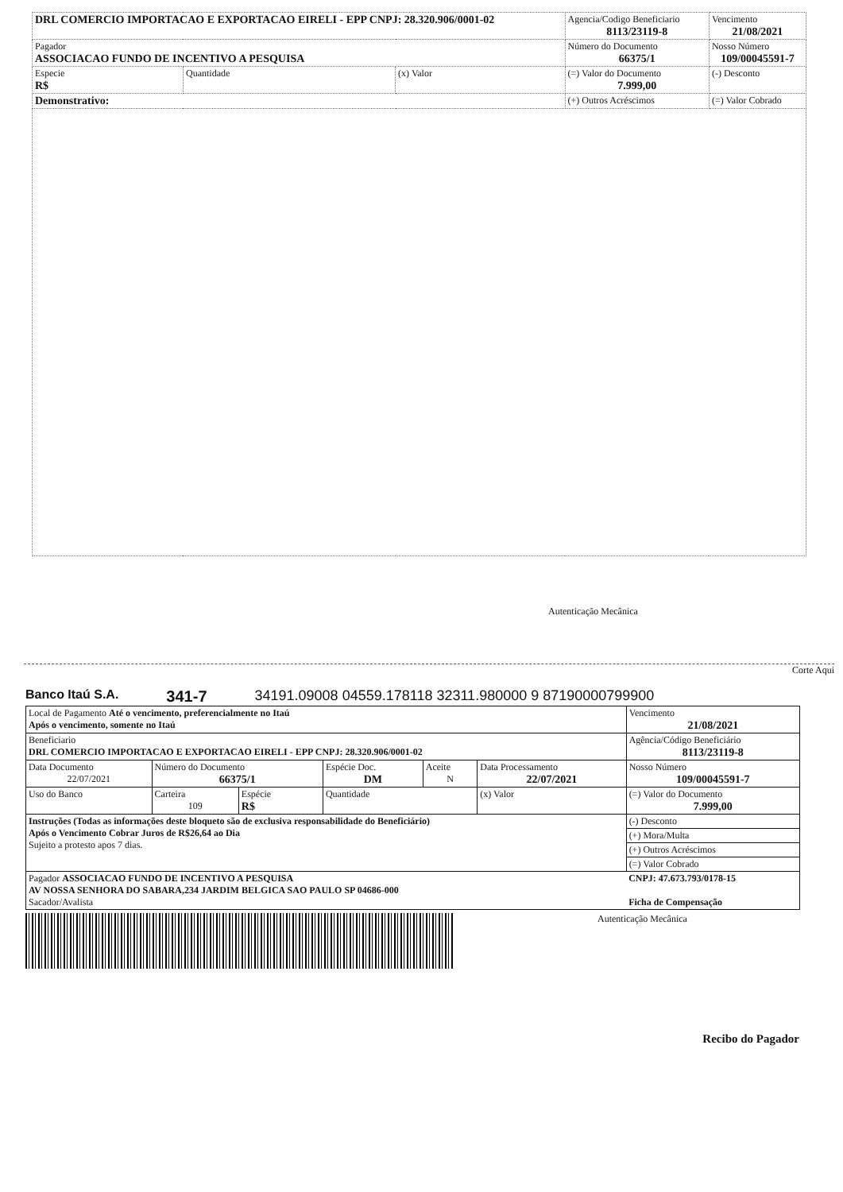| DRL COMERCIO IMPORTACAO E EXPORTACAO EIRELI - EPP CNPJ: 28.320.906/0001-02 | | | Agencia/Codigo Beneficiario 8113/23119-8 | Vencimento 21/08/2021 |
| Pagador ASSOCIACAO FUNDO DE INCENTIVO A PESQUISA | | | Número do Documento 66375/1 | Nosso Número 109/00045591-7 |
| Especie R$ | Quantidade | (x) Valor | (=) Valor do Documento 7.999,00 | (-) Desconto |
| Demonstrativo: | | | (+) Outros Acréscimos | (=) Valor Cobrado |
Autenticação Mecânica
Corte Aqui
Banco Itaú S.A. 341-7 34191.09008 04559.178118 32311.980000 9 87190000799900
| Local de Pagamento Até o vencimento, preferencialmente no Itaú Após o vencimento, somente no Itaú | | | | | | Vencimento 21/08/2021 |
| Beneficiario DRL COMERCIO IMPORTACAO E EXPORTACAO EIRELI - EPP CNPJ: 28.320.906/0001-02 | | | | | | Agência/Código Beneficiário 8113/23119-8 |
| Data Documento 22/07/2021 | Número do Documento 66375/1 | | Espécie Doc. DM | Aceite N | Data Processamento 22/07/2021 | Nosso Número 109/00045591-7 |
| Uso do Banco | Carteira 109 | Espécie R$ | Quantidade | | (x) Valor | (=) Valor do Documento 7.999,00 |
| Instruções (Todas as informações deste bloqueto são de exclusiva responsabilidade do Beneficiário) Após o Vencimento Cobrar Juros de R$26,64 ao Dia Sujeito a protesto apos 7 dias. | | | | | | (-) Desconto |
| | | | | | | (+) Mora/Multa |
| | | | | | | (+) Outros Acréscimos |
| | | | | | | (=) Valor Cobrado |
| Pagador ASSOCIACAO FUNDO DE INCENTIVO A PESQUISA AV NOSSA SENHORA DO SABARA,234 JARDIM BELGICA SAO PAULO SP 04686-000 Sacador/Avalista | | | | | | CNPJ: 47.673.793/0178-15 Ficha de Compensação |
Autenticação Mecânica
Recibo do Pagador